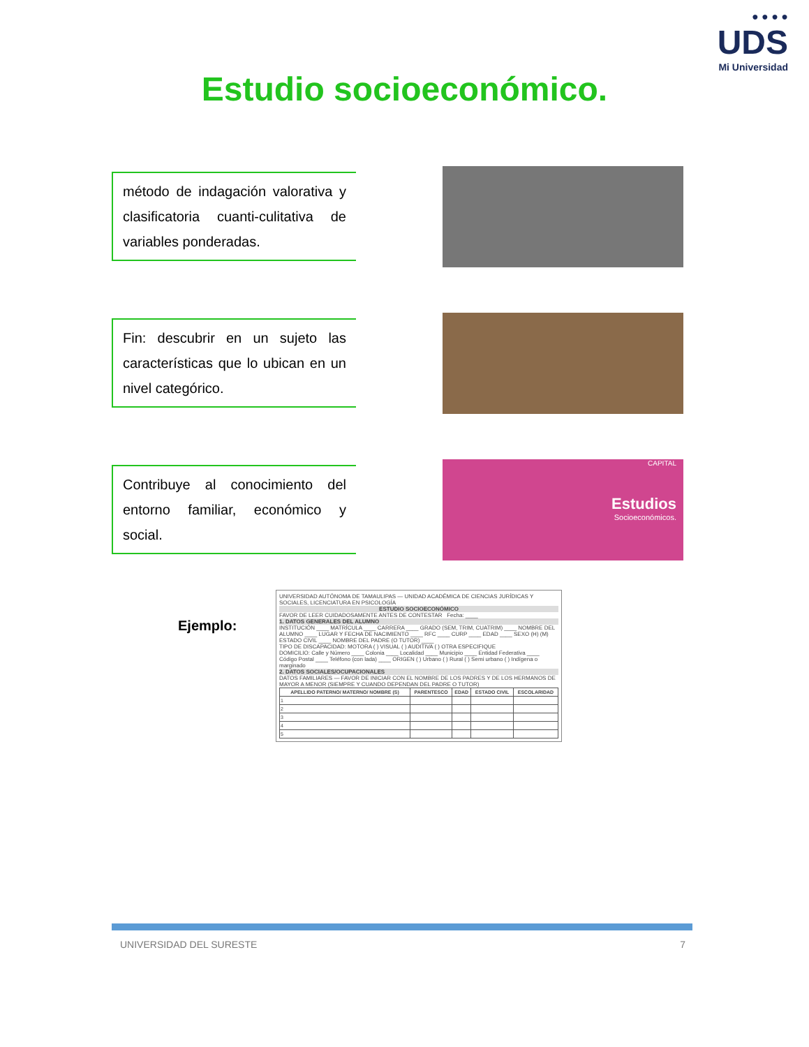● ● ● ●
UDS
Mi Universidad
Estudio socioeconómico.
método de indagación valorativa y clasificatoria cuanti-culitativa de variables ponderadas.
Fin: descubrir en un sujeto las características que lo ubican en un nivel categórico.
Contribuye al conocimiento del entorno familiar, económico y social.
CAPITAL
Estudios
Socioeconómicos.
Ejemplo:
UNIVERSIDAD AUTÓNOMA DE TAMAULIPAS — UNIDAD ACADÉMICA DE CIENCIAS JURÍDICAS Y SOCIALES, LICENCIATURA EN PSICOLOGÍA
ESTUDIO SOCIOECONÓMICO
FAVOR DE LEER CUIDADOSAMENTE ANTES DE CONTESTAR Fecha: ____
1. DATOS GENERALES DEL ALUMNO
INSTITUCIÓN ____ MATRÍCULA ____ CARRERA ____ GRADO (SEM, TRIM, CUATRIM) ____ NOMBRE DEL ALUMNO ____ LUGAR Y FECHA DE NACIMIENTO ____ RFC ____ CURP ____ EDAD ____ SEXO (H) (M) ESTADO CIVIL ____ NOMBRE DEL PADRE (O TUTOR) ____
TIPO DE DISCAPACIDAD: MOTORA ( ) VISUAL ( ) AUDITIVA ( ) OTRA ESPECIFIQUE
DOMICILIO: Calle y Número ____ Colonia ____ Localidad ____ Municipio ____ Entidad Federativa ____ Código Postal ____ Teléfono (con lada) ____ ORIGEN ( ) Urbano ( ) Rural ( ) Semi urbano ( ) Indígena o marginado
2. DATOS SOCIALES/OCUPACIONALES
DATOS FAMILIARES — FAVOR DE INICIAR CON EL NOMBRE DE LOS PADRES Y DE LOS HERMANOS DE MAYOR A MENOR (SIEMPRE Y CUANDO DEPENDAN DEL PADRE O TUTOR)
| APELLIDO PATERNO/ MATERNO/ NOMBRE (S) | PARENTESCO | EDAD | ESTADO CIVIL | ESCOLARIDAD |
| --- | --- | --- | --- | --- |
| 1 | | | | |
| 2 | | | | |
| 3 | | | | |
| 4 | | | | |
| 5 | | | | |
UNIVERSIDAD DEL SURESTE 7